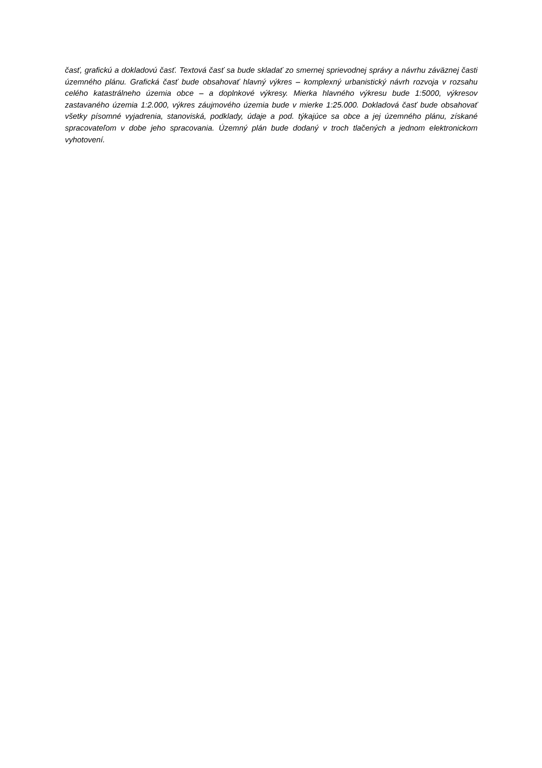časť, grafickú a dokladovú časť. Textová časť sa bude skladať zo smernej sprievodnej správy a návrhu záväznej časti územného plánu. Grafická časť bude obsahovať hlavný výkres – komplexný urbanistický návrh rozvoja v rozsahu celého katastrálneho územia obce – a doplnkové výkresy. Mierka hlavného výkresu bude 1:5000, výkresov zastavaného územia 1:2.000, výkres záujmového územia bude v mierke 1:25.000. Dokladová časť bude obsahovať všetky písomné vyjadrenia, stanoviská, podklady, údaje a pod. týkajúce sa obce a jej územného plánu, získané spracovateľom v dobe jeho spracovania. Územný plán bude dodaný v troch tlačených a jednom elektronickom vyhotovení.